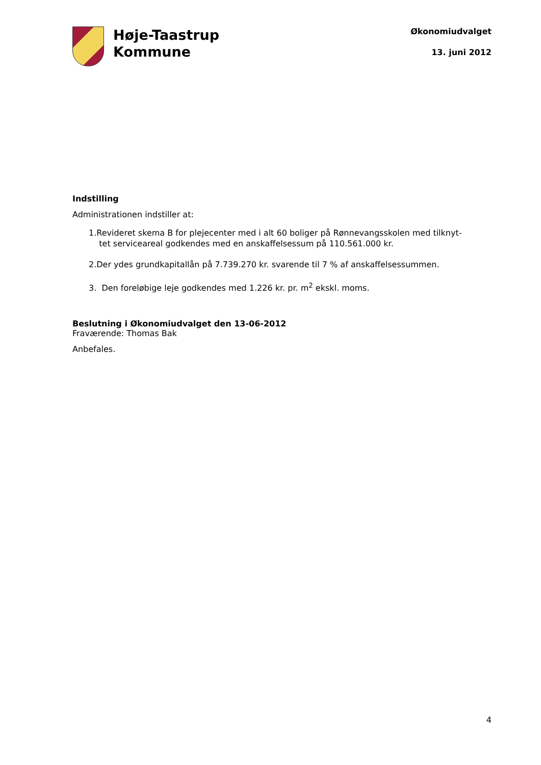Høje-Taastrup
Kommune
Økonomiudvalget
13. juni 2012
Indstilling
Administrationen indstiller at:
1.Revideret skema B for plejecenter med i alt 60 boliger på Rønnevangsskolen med tilknyt-
tet serviceareal godkendes med en anskaffelsessum på 110.561.000 kr.
2.Der ydes grundkapitallån på 7.739.270 kr. svarende til 7 % af anskaffelsessummen.
3. Den foreløbige leje godkendes med 1.226 kr. pr. m<sup>2</sup> ekskl. moms.
Beslutning i Økonomiudvalget den 13-06-2012
Fraværende: Thomas Bak
Anbefales.
4